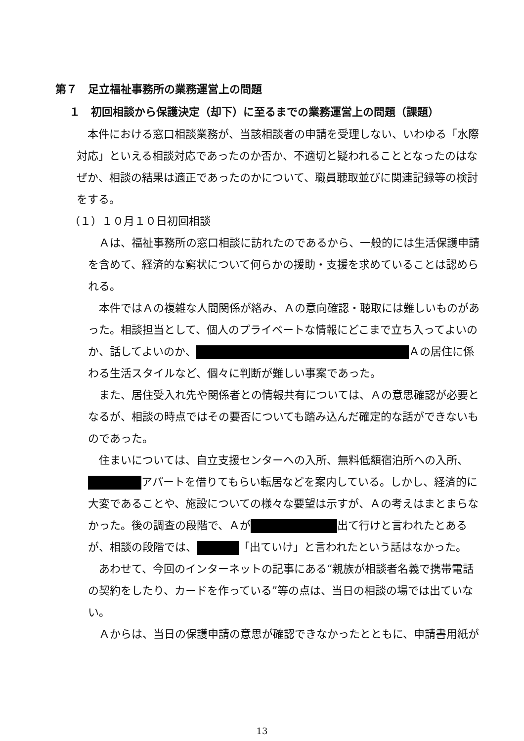第７　足立福祉事務所の業務運営上の問題
１　初回相談から保護決定（却下）に至るまでの業務運営上の問題（課題）
本件における窓口相談業務が、当該相談者の申請を受理しない、いわゆる「水際対応」といえる相談対応であったのか否か、不適切と疑われることとなったのはなぜか、相談の結果は適正であったのかについて、職員聴取並びに関連記録等の検討をする。
（１）１０月１０日初回相談
Ａは、福祉事務所の窓口相談に訪れたのであるから、一般的には生活保護申請を含めて、経済的な窮状について何らかの援助・支援を求めていることは認められる。
本件ではＡの複雑な人間関係が絡み、Ａの意向確認・聴取には難しいものがあった。相談担当として、個人のプライベートな情報にどこまで立ち入ってよいのか、話してよいのか、 Ａの居住に係わる生活スタイルなど、個々に判断が難しい事案であった。
また、居住受入れ先や関係者との情報共有については、Ａの意思確認が必要となるが、相談の時点ではその要否についても踏み込んだ確定的な話ができないものであった。
住まいについては、自立支援センターへの入所、無料低額宿泊所への入所、 アパートを借りてもらい転居などを案内している。しかし、経済的に大変であることや、施設についての様々な要望は示すが、Ａの考えはまとまらなかった。後の調査の段階で、Ａが 出て行けと言われたとあるが、相談の段階では、 「出ていけ」と言われたという話はなかった。
あわせて、今回のインターネットの記事にある“親族が相談者名義で携帯電話の契約をしたり、カードを作っている”等の点は、当日の相談の場では出ていない。
Ａからは、当日の保護申請の意思が確認できなかったとともに、申請書用紙が
13